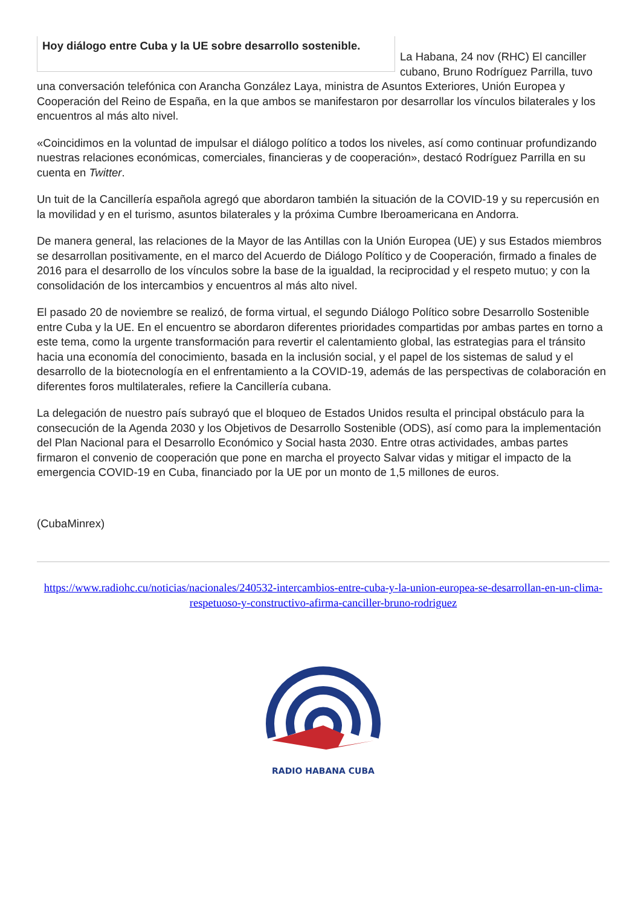Hoy diálogo entre Cuba y la UE sobre desarrollo sostenible.
La Habana, 24 nov (RHC) El canciller cubano, Bruno Rodríguez Parrilla, tuvo una conversación telefónica con Arancha González Laya, ministra de Asuntos Exteriores, Unión Europea y Cooperación del Reino de España, en la que ambos se manifestaron por desarrollar los vínculos bilaterales y los encuentros al más alto nivel.
«Coincidimos en la voluntad de impulsar el diálogo político a todos los niveles, así como continuar profundizando nuestras relaciones económicas, comerciales, financieras y de cooperación», destacó Rodríguez Parrilla en su cuenta en Twitter.
Un tuit de la Cancillería española agregó que abordaron también la situación de la COVID-19 y su repercusión en la movilidad y en el turismo, asuntos bilaterales y la próxima Cumbre Iberoamericana en Andorra.
De manera general, las relaciones de la Mayor de las Antillas con la Unión Europea (UE) y sus Estados miembros se desarrollan positivamente, en el marco del Acuerdo de Diálogo Político y de Cooperación, firmado a finales de 2016 para el desarrollo de los vínculos sobre la base de la igualdad, la reciprocidad y el respeto mutuo; y con la consolidación de los intercambios y encuentros al más alto nivel.
El pasado 20 de noviembre se realizó, de forma virtual, el segundo Diálogo Político sobre Desarrollo Sostenible entre Cuba y la UE. En el encuentro se abordaron diferentes prioridades compartidas por ambas partes en torno a este tema, como la urgente transformación para revertir el calentamiento global, las estrategias para el tránsito hacia una economía del conocimiento, basada en la inclusión social, y el papel de los sistemas de salud y el desarrollo de la biotecnología en el enfrentamiento a la COVID-19, además de las perspectivas de colaboración en diferentes foros multilaterales, refiere la Cancillería cubana.
La delegación de nuestro país subrayó que el bloqueo de Estados Unidos resulta el principal obstáculo para la consecución de la Agenda 2030 y los Objetivos de Desarrollo Sostenible (ODS), así como para la implementación del Plan Nacional para el Desarrollo Económico y Social hasta 2030. Entre otras actividades, ambas partes firmaron el convenio de cooperación que pone en marcha el proyecto Salvar vidas y mitigar el impacto de la emergencia COVID-19 en Cuba, financiado por la UE por un monto de 1,5 millones de euros.
(CubaMinrex)
https://www.radiohc.cu/noticias/nacionales/240532-intercambios-entre-cuba-y-la-union-europea-se-desarrollan-en-un-clima-respetuoso-y-constructivo-afirma-canciller-bruno-rodriguez
RADIO HABANA CUBA